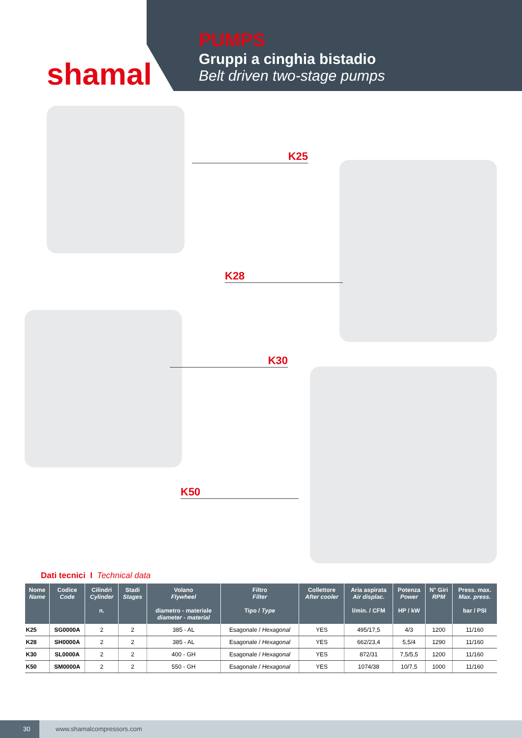shamal
PUMPS
Gruppi a cinghia bistadio
Belt driven two-stage pumps
K25
K28
K30
K50
Dati tecnici I Technical data
| Nome Name | Codice Code | Cilindri Cylinder n. | Stadi Stages | Volano Flywheel diametro - materiale diameter - material | Filtro Filter Tipo / Type | Collettore After cooler | Aria aspirata Air displac. l/min. / CFM | Potenza Power HP / kW | N° Giri RPM | Press. max. Max. press. bar / PSI |
| --- | --- | --- | --- | --- | --- | --- | --- | --- | --- | --- |
| K25 | SG0000A | 2 | 2 | 385 - AL | Esagonale / Hexagonal | YES | 495/17,5 | 4/3 | 1200 | 11/160 |
| K28 | SH0000A | 2 | 2 | 385 - AL | Esagonale / Hexagonal | YES | 662/23,4 | 5,5/4 | 1290 | 11/160 |
| K30 | SL0000A | 2 | 2 | 400 - GH | Esagonale / Hexagonal | YES | 872/31 | 7,5/5,5 | 1200 | 11/160 |
| K50 | SM0000A | 2 | 2 | 550 - GH | Esagonale / Hexagonal | YES | 1074/38 | 10/7,5 | 1000 | 11/160 |
30
www.shamalcompressors.com